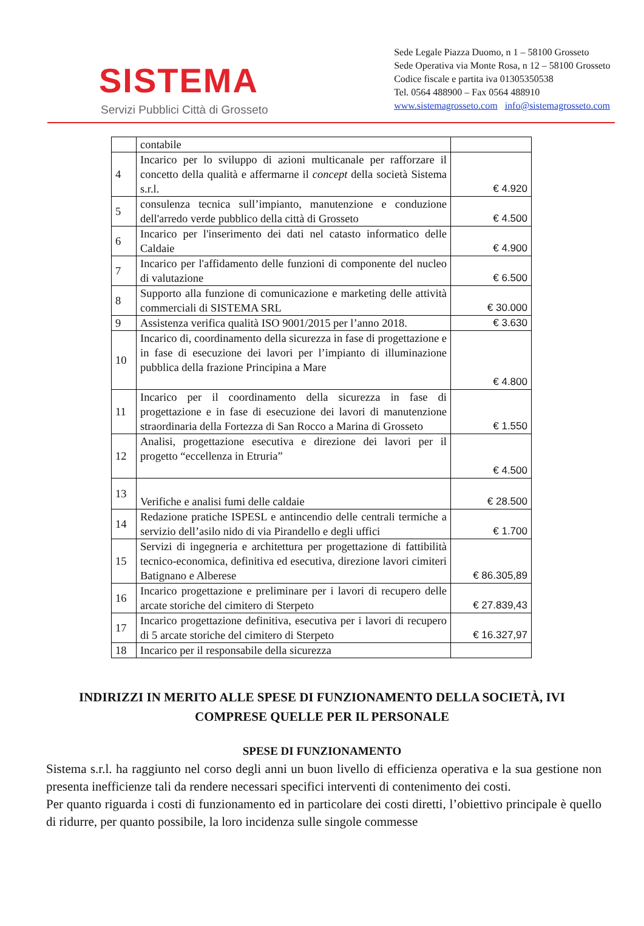SISTEMA
Servizi Pubblici Città di Grosseto
Sede Legale Piazza Duomo, n 1 – 58100 Grosseto
Sede Operativa via Monte Rosa, n 12 – 58100 Grosseto
Codice fiscale e partita iva 01305350538
Tel. 0564 488900 – Fax 0564 488910
www.sistemagrosseto.com info@sistemagrosseto.com
| | contabile | |
| 4 | Incarico per lo sviluppo di azioni multicanale per rafforzare il concetto della qualità e affermarne il concept della società Sistema s.r.l. | € 4.920 |
| 5 | consulenza tecnica sull’impianto, manutenzione e conduzione dell'arredo verde pubblico della città di Grosseto | € 4.500 |
| 6 | Incarico per l'inserimento dei dati nel catasto informatico delle Caldaie | € 4.900 |
| 7 | Incarico per l'affidamento delle funzioni di componente del nucleo di valutazione | € 6.500 |
| 8 | Supporto alla funzione di comunicazione e marketing delle attività commerciali di SISTEMA SRL | € 30.000 |
| 9 | Assistenza verifica qualità ISO 9001/2015 per l’anno 2018. | € 3.630 |
| 10 | Incarico di, coordinamento della sicurezza in fase di progettazione e in fase di esecuzione dei lavori per l’impianto di illuminazione pubblica della frazione Principina a Mare | € 4.800 |
| 11 | Incarico per il coordinamento della sicurezza in fase di progettazione e in fase di esecuzione dei lavori di manutenzione straordinaria della Fortezza di San Rocco a Marina di Grosseto | € 1.550 |
| 12 | Analisi, progettazione esecutiva e direzione dei lavori per il progetto “eccellenza in Etruria” | € 4.500 |
| 13 | Verifiche e analisi fumi delle caldaie | € 28.500 |
| 14 | Redazione pratiche ISPESL e antincendio delle centrali termiche a servizio dell’asilo nido di via Pirandello e degli uffici | € 1.700 |
| 15 | Servizi di ingegneria e architettura per progettazione di fattibilità tecnico-economica, definitiva ed esecutiva, direzione lavori cimiteri Batignano e Alberese | € 86.305,89 |
| 16 | Incarico progettazione e preliminare per i lavori di recupero delle arcate storiche del cimitero di Sterpeto | € 27.839,43 |
| 17 | Incarico progettazione definitiva, esecutiva per i lavori di recupero di 5 arcate storiche del cimitero di Sterpeto | € 16.327,97 |
| 18 | Incarico per il responsabile della sicurezza | |
INDIRIZZI IN MERITO ALLE SPESE DI FUNZIONAMENTO DELLA SOCIETÀ, IVI COMPRESE QUELLE PER IL PERSONALE
SPESE DI FUNZIONAMENTO
Sistema s.r.l. ha raggiunto nel corso degli anni un buon livello di efficienza operativa e la sua gestione non presenta inefficienze tali da rendere necessari specifici interventi di contenimento dei costi.
Per quanto riguarda i costi di funzionamento ed in particolare dei costi diretti, l’obiettivo principale è quello di ridurre, per quanto possibile, la loro incidenza sulle singole commesse